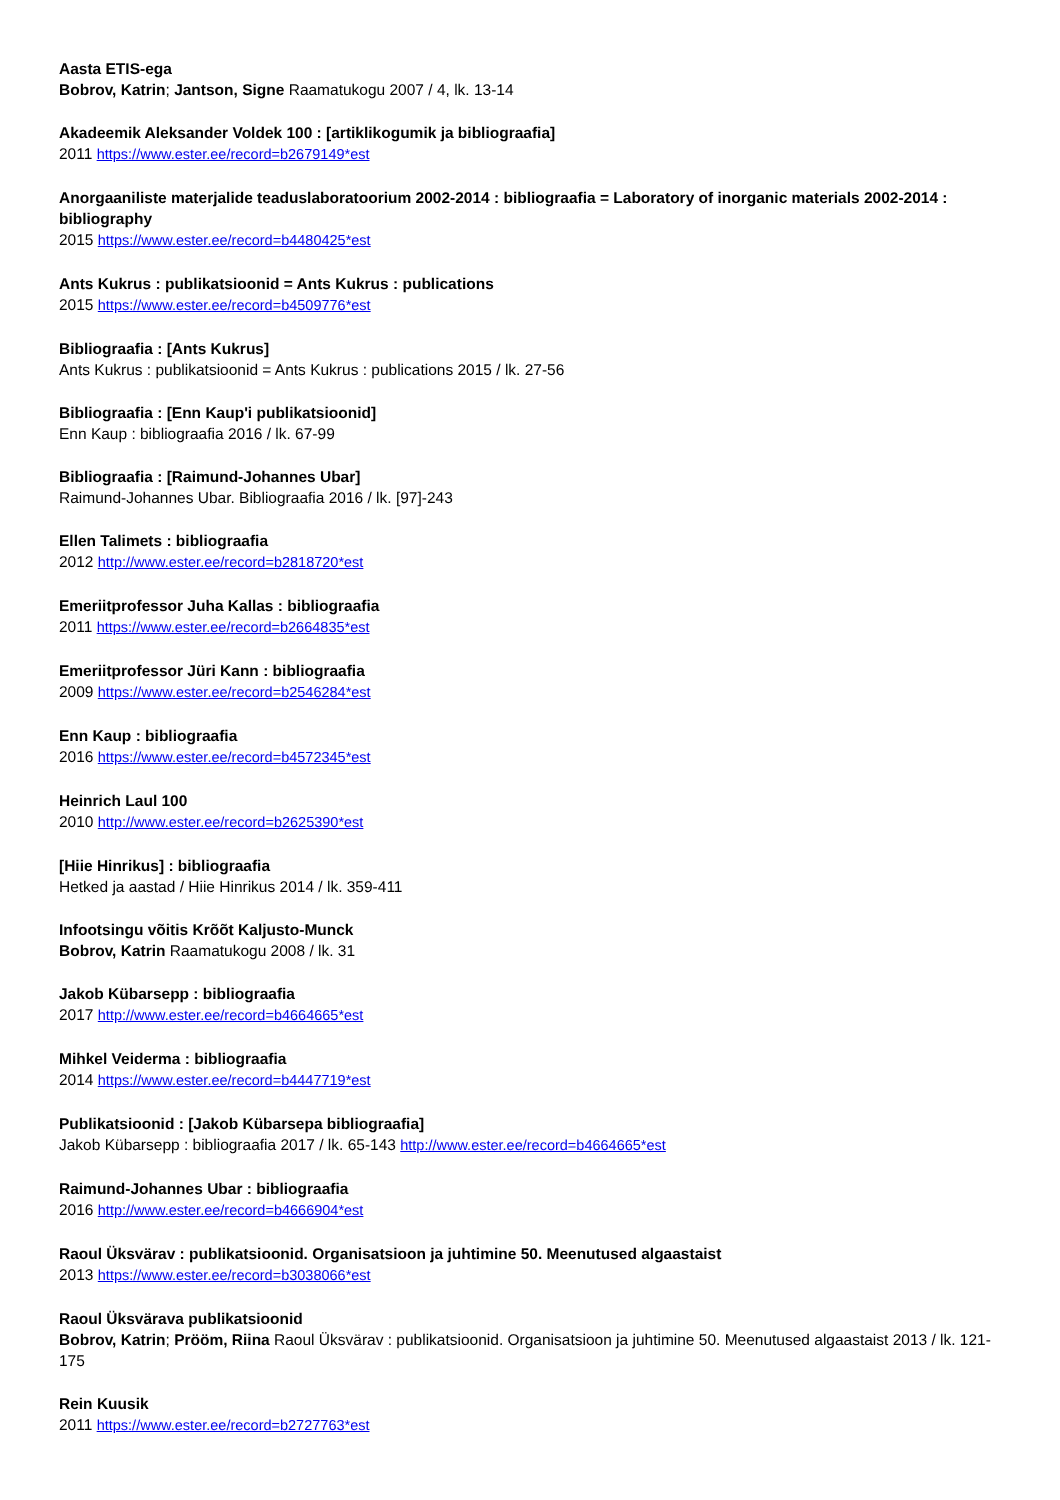Aasta ETIS-ega
Bobrov, Katrin; Jantson, Signe Raamatukogu 2007 / 4, lk. 13-14
Akadeemik Aleksander Voldek 100 : [artiklikogumik ja bibliograafia]
2011 https://www.ester.ee/record=b2679149*est
Anorgaaniliste materjalide teaduslaboratoorium 2002-2014 : bibliograafia = Laboratory of inorganic materials 2002-2014 : bibliography
2015 https://www.ester.ee/record=b4480425*est
Ants Kukrus : publikatsioonid = Ants Kukrus : publications
2015 https://www.ester.ee/record=b4509776*est
Bibliograafia : [Ants Kukrus]
Ants Kukrus : publikatsioonid = Ants Kukrus : publications 2015 / lk. 27-56
Bibliograafia : [Enn Kaup'i publikatsioonid]
Enn Kaup : bibliograafia 2016 / lk. 67-99
Bibliograafia : [Raimund-Johannes Ubar]
Raimund-Johannes Ubar. Bibliograafia 2016 / lk. [97]-243
Ellen Talimets : bibliograafia
2012 http://www.ester.ee/record=b2818720*est
Emeriitprofessor Juha Kallas : bibliograafia
2011 https://www.ester.ee/record=b2664835*est
Emeriitprofessor Jüri Kann : bibliograafia
2009 https://www.ester.ee/record=b2546284*est
Enn Kaup : bibliograafia
2016 https://www.ester.ee/record=b4572345*est
Heinrich Laul 100
2010 http://www.ester.ee/record=b2625390*est
[Hiie Hinrikus] : bibliograafia
Hetked ja aastad / Hiie Hinrikus 2014 / lk. 359-411
Infootsingu võitis Krõõt Kaljusto-Munck
Bobrov, Katrin Raamatukogu 2008 / lk. 31
Jakob Kübarsepp : bibliograafia
2017 http://www.ester.ee/record=b4664665*est
Mihkel Veiderma : bibliograafia
2014 https://www.ester.ee/record=b4447719*est
Publikatsioonid : [Jakob Kübarsepa bibliograafia]
Jakob Kübarsepp : bibliograafia 2017 / lk. 65-143 http://www.ester.ee/record=b4664665*est
Raimund-Johannes Ubar : bibliograafia
2016 http://www.ester.ee/record=b4666904*est
Raoul Üksvärav : publikatsioonid. Organisatsioon ja juhtimine 50. Meenutused algaastaist
2013 https://www.ester.ee/record=b3038066*est
Raoul Üksvärava publikatsioonid
Bobrov, Katrin; Prööm, Riina Raoul Üksvärav : publikatsioonid. Organisatsioon ja juhtimine 50. Meenutused algaastaist 2013 / lk. 121-175
Rein Kuusik
2011 https://www.ester.ee/record=b2727763*est